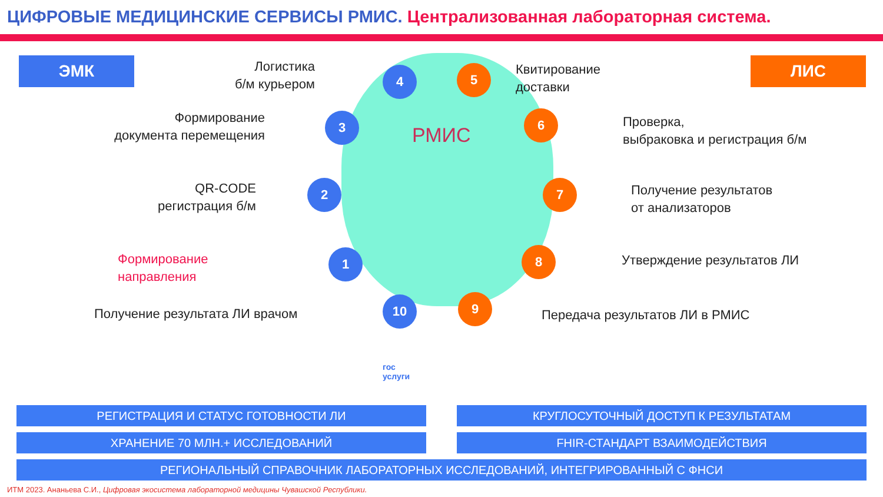ЦИФРОВЫЕ МЕДИЦИНСКИЕ СЕРВИСЫ РМИС. Централизованная лабораторная система.
ЭМК ЛИС
РМИС
Логистика
б/м курьером
Формирование
документа перемещения
QR-CODE
регистрация б/м
Формирование
направления
Получение результата ЛИ врачом
Квитирование
доставки
Проверка,
выбраковка и регистрация б/м
Получение результатов
от анализаторов
Утверждение результатов ЛИ
Передача результатов ЛИ в РМИС
4 5
3 6
2 7
1 8
10 9
гос
услуги
РЕГИСТРАЦИЯ И СТАТУС ГОТОВНОСТИ ЛИ КРУГЛОСУТОЧНЫЙ ДОСТУП К РЕЗУЛЬТАТАМ
ХРАНЕНИЕ 70 МЛН.+ ИССЛЕДОВАНИЙ FHIR-СТАНДАРТ ВЗАИМОДЕЙСТВИЯ
РЕГИОНАЛЬНЫЙ СПРАВОЧНИК ЛАБОРАТОРНЫХ ИССЛЕДОВАНИЙ, ИНТЕГРИРОВАННЫЙ С ФНСИ
ИТМ 2023. Ананьева С.И., Цифровая экосистема лабораторной медицины Чувашской Республики.